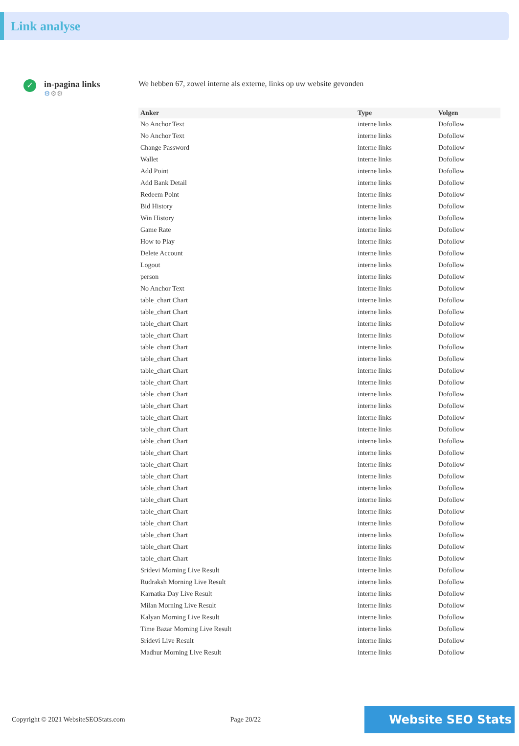Link analyse
✓
in-pagina links
⚙⚙⚙
We hebben 67, zowel interne als externe, links op uw website gevonden
| Anker | Type | Volgen |
| --- | --- | --- |
| No Anchor Text | interne links | Dofollow |
| No Anchor Text | interne links | Dofollow |
| Change Password | interne links | Dofollow |
| Wallet | interne links | Dofollow |
| Add Point | interne links | Dofollow |
| Add Bank Detail | interne links | Dofollow |
| Redeem Point | interne links | Dofollow |
| Bid History | interne links | Dofollow |
| Win History | interne links | Dofollow |
| Game Rate | interne links | Dofollow |
| How to Play | interne links | Dofollow |
| Delete Account | interne links | Dofollow |
| Logout | interne links | Dofollow |
| person | interne links | Dofollow |
| No Anchor Text | interne links | Dofollow |
| table_chart Chart | interne links | Dofollow |
| table_chart Chart | interne links | Dofollow |
| table_chart Chart | interne links | Dofollow |
| table_chart Chart | interne links | Dofollow |
| table_chart Chart | interne links | Dofollow |
| table_chart Chart | interne links | Dofollow |
| table_chart Chart | interne links | Dofollow |
| table_chart Chart | interne links | Dofollow |
| table_chart Chart | interne links | Dofollow |
| table_chart Chart | interne links | Dofollow |
| table_chart Chart | interne links | Dofollow |
| table_chart Chart | interne links | Dofollow |
| table_chart Chart | interne links | Dofollow |
| table_chart Chart | interne links | Dofollow |
| table_chart Chart | interne links | Dofollow |
| table_chart Chart | interne links | Dofollow |
| table_chart Chart | interne links | Dofollow |
| table_chart Chart | interne links | Dofollow |
| table_chart Chart | interne links | Dofollow |
| table_chart Chart | interne links | Dofollow |
| table_chart Chart | interne links | Dofollow |
| table_chart Chart | interne links | Dofollow |
| table_chart Chart | interne links | Dofollow |
| Sridevi Morning Live Result | interne links | Dofollow |
| Rudraksh Morning Live Result | interne links | Dofollow |
| Karnatka Day Live Result | interne links | Dofollow |
| Milan Morning Live Result | interne links | Dofollow |
| Kalyan Morning Live Result | interne links | Dofollow |
| Time Bazar Morning Live Result | interne links | Dofollow |
| Sridevi Live Result | interne links | Dofollow |
| Madhur Morning Live Result | interne links | Dofollow |
Copyright © 2021 WebsiteSEOStats.com Page 20/22
Website SEO Stats